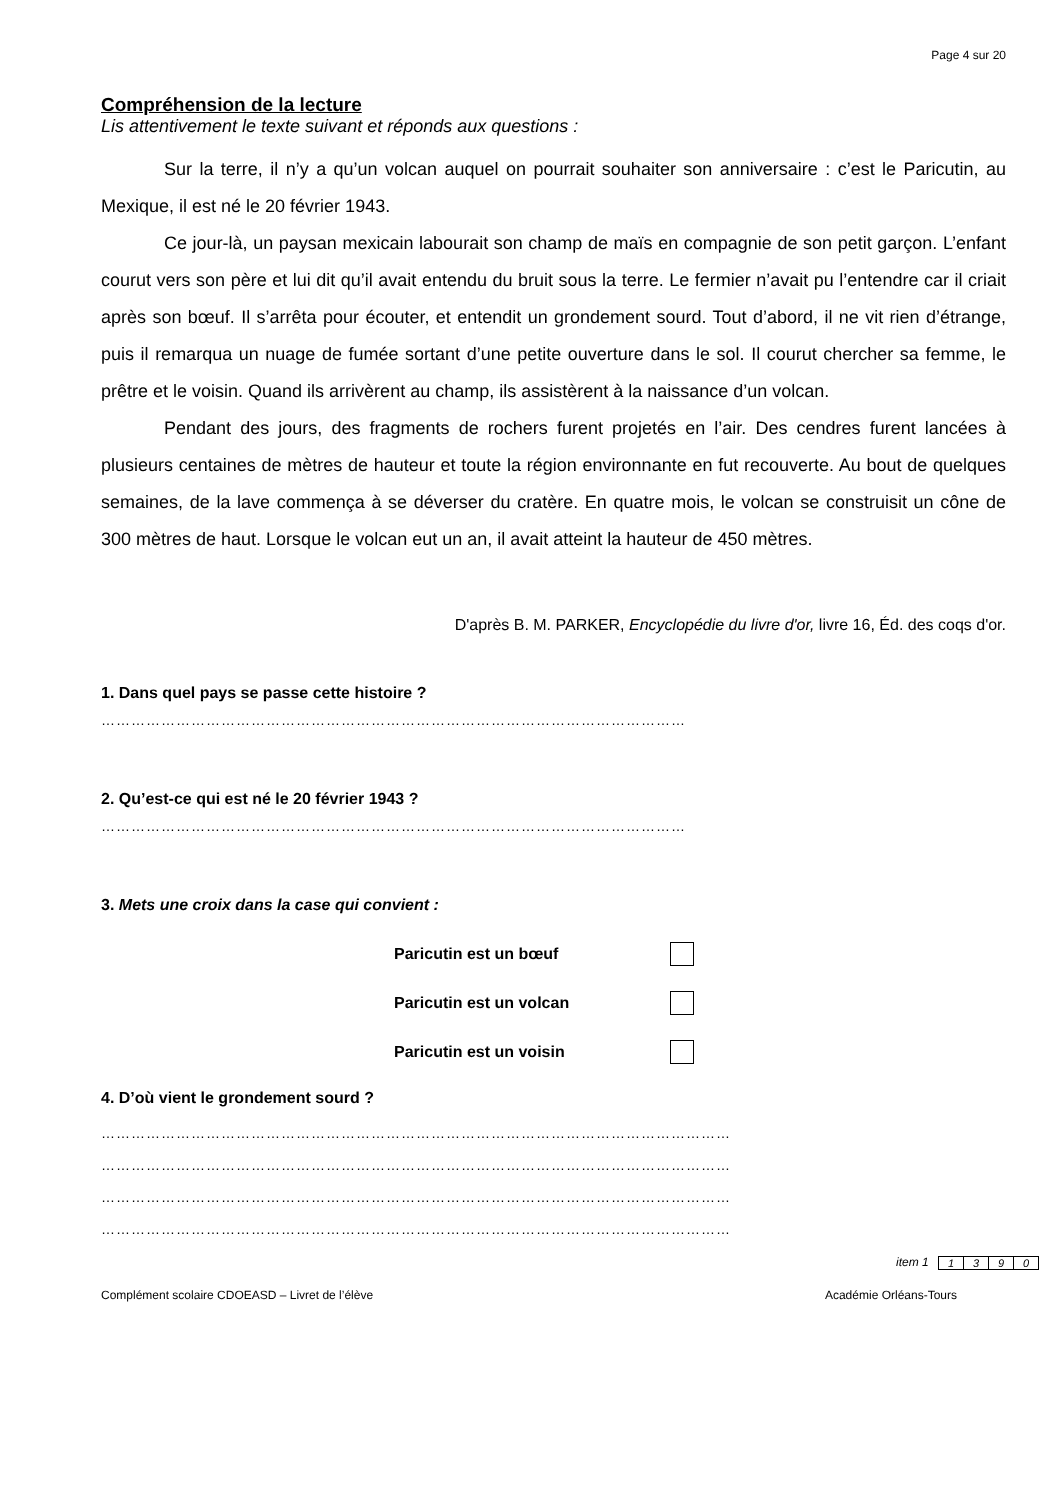Page 4 sur 20
Compréhension de la lecture
Lis attentivement le texte suivant et réponds aux questions :
Sur la terre, il n’y a qu’un volcan auquel on pourrait souhaiter son anniversaire : c’est le Paricutin, au Mexique, il est né le 20 février 1943.
Ce jour-là, un paysan mexicain labourait son champ de maïs en compagnie de son petit garçon. L’enfant courut vers son père et lui dit qu’il avait entendu du bruit sous la terre. Le fermier n’avait pu l’entendre car il criait après son bœuf. Il s’arrêta pour écouter, et entendit un grondement sourd. Tout d’abord, il ne vit rien d’étrange, puis il remarqua un nuage de fumée sortant d’une petite ouverture dans le sol. Il courut chercher sa femme, le prêtre et le voisin. Quand ils arrivèrent au champ, ils assistèrent à la naissance d’un volcan.
Pendant des jours, des fragments de rochers furent projetés en l’air. Des cendres furent lancées à plusieurs centaines de mètres de hauteur et toute la région environnante en fut recouverte. Au bout de quelques semaines, de la lave commença à se déverser du cratère. En quatre mois, le volcan se construisit un cône de 300 mètres de haut. Lorsque le volcan eut un an, il avait atteint la hauteur de 450 mètres.
D'après B. M. PARKER, Encyclopédie du livre d'or, livre 16, Éd. des coqs d'or.
1. Dans quel pays se passe cette histoire ?
………………………………………………………………………………………………………
2. Qu’est-ce qui est né le 20 février 1943 ?
………………………………………………………………………………………………………
3. Mets une croix dans la case qui convient :
Paricutin est un bœuf
Paricutin est un volcan
Paricutin est un voisin
4. D’où vient le grondement sourd ?
………………………………………………………………………………………………………………
………………………………………………………………………………………………………………
………………………………………………………………………………………………………………
………………………………………………………………………………………………………………
item 1
| 1 | 3 | 9 | 0 |
Complément scolaire CDOEASD – Livret de l’élève Académie Orléans-Tours